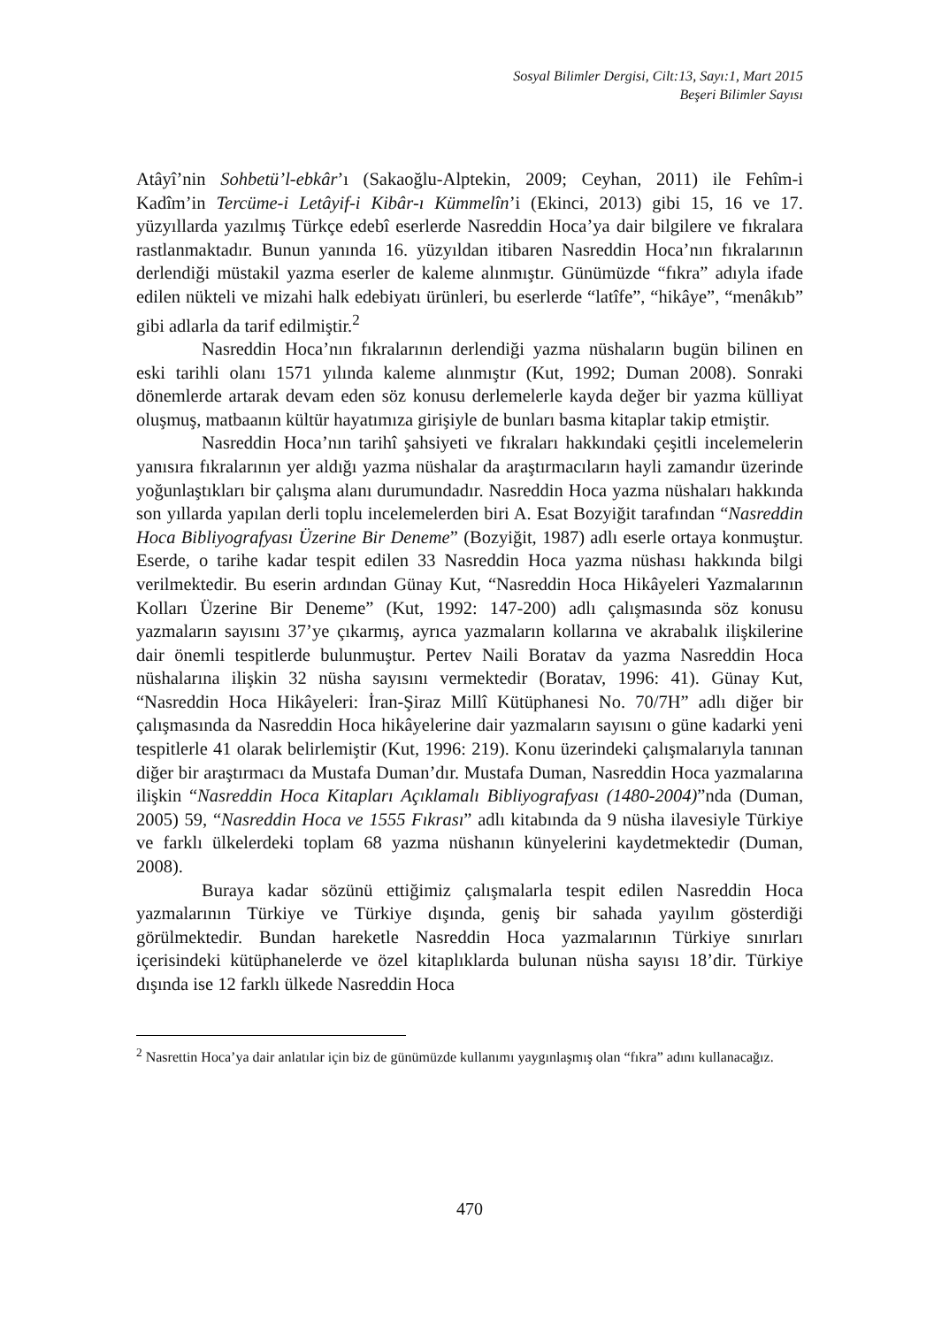Sosyal Bilimler Dergisi, Cilt:13, Sayı:1, Mart 2015
Beşeri Bilimler Sayısı
Atâyî’nin Sohbetü’l-ebkâr’ı (Sakaoğlu-Alptekin, 2009; Ceyhan, 2011) ile Fehîm-i Kadîm’in Tercüme-i Letâyif-i Kibâr-ı Kümmelîn’i (Ekinci, 2013) gibi 15, 16 ve 17. yüzyıllarda yazılmış Türkçe edebî eserlerde Nasreddin Hoca’ya dair bilgilere ve fıkralara rastlanmaktadır. Bunun yanında 16. yüzyıldan itibaren Nasreddin Hoca’nın fıkralarının derlendiği müstakil yazma eserler de kaleme alınmıştır. Günümüzde “fıkra” adıyla ifade edilen nükteli ve mizahi halk edebiyatı ürünleri, bu eserlerde “latîfe”, “hikâye”, “menâkıb” gibi adlarla da tarif edilmiştir.<sup>2</sup>
Nasreddin Hoca’nın fıkralarının derlendiği yazma nüshaların bugün bilinen en eski tarihli olanı 1571 yılında kaleme alınmıştır (Kut, 1992; Duman 2008). Sonraki dönemlerde artarak devam eden söz konusu derlemelerle kayda değer bir yazma külliyat oluşmuş, matbaanın kültür hayatımıza girişiyle de bunları basma kitaplar takip etmiştir.
Nasreddin Hoca’nın tarihî şahsiyeti ve fıkraları hakkındaki çeşitli incelemelerin yanısıra fıkralarının yer aldığı yazma nüshalar da araştırmacıların hayli zamandır üzerinde yoğunlaştıkları bir çalışma alanı durumundadır. Nasreddin Hoca yazma nüshaları hakkında son yıllarda yapılan derli toplu incelemelerden biri A. Esat Bozyiğit tarafından “Nasreddin Hoca Bibliyografyası Üzerine Bir Deneme” (Bozyiğit, 1987) adlı eserle ortaya konmuştur. Eserde, o tarihe kadar tespit edilen 33 Nasreddin Hoca yazma nüshası hakkında bilgi verilmektedir. Bu eserin ardından Günay Kut, “Nasreddin Hoca Hikâyeleri Yazmalarının Kolları Üzerine Bir Deneme” (Kut, 1992: 147-200) adlı çalışmasında söz konusu yazmaların sayısını 37’ye çıkarmış, ayrıca yazmaların kollarına ve akrabalık ilişkilerine dair önemli tespitlerde bulunmuştur. Pertev Naili Boratav da yazma Nasreddin Hoca nüshalarına ilişkin 32 nüsha sayısını vermektedir (Boratav, 1996: 41). Günay Kut, “Nasreddin Hoca Hikâyeleri: İran-Şiraz Millî Kütüphanesi No. 70/7H” adlı diğer bir çalışmasında da Nasreddin Hoca hikâyelerine dair yazmaların sayısını o güne kadarki yeni tespitlerle 41 olarak belirlemiştir (Kut, 1996: 219). Konu üzerindeki çalışmalarıyla tanınan diğer bir araştırmacı da Mustafa Duman’dır. Mustafa Duman, Nasreddin Hoca yazmalarına ilişkin “Nasreddin Hoca Kitapları Açıklamalı Bibliyografyası (1480-2004)”nda (Duman, 2005) 59, “Nasreddin Hoca ve 1555 Fıkrası” adlı kitabında da 9 nüsha ilavesiyle Türkiye ve farklı ülkelerdeki toplam 68 yazma nüshanın künyelerini kaydetmektedir (Duman, 2008).
Buraya kadar sözünü ettiğimiz çalışmalarla tespit edilen Nasreddin Hoca yazmalarının Türkiye ve Türkiye dışında, geniş bir sahada yayılım gösterdiği görülmektedir. Bundan hareketle Nasreddin Hoca yazmalarının Türkiye sınırları içerisindeki kütüphanelerde ve özel kitaplıklarda bulunan nüsha sayısı 18’dir. Türkiye dışında ise 12 farklı ülkede Nasreddin Hoca
<sup>2</sup> Nasrettin Hoca’ya dair anlatılar için biz de günümüzde kullanımı yaygınlaşmış olan “fıkra” adını kullanacağız.
470